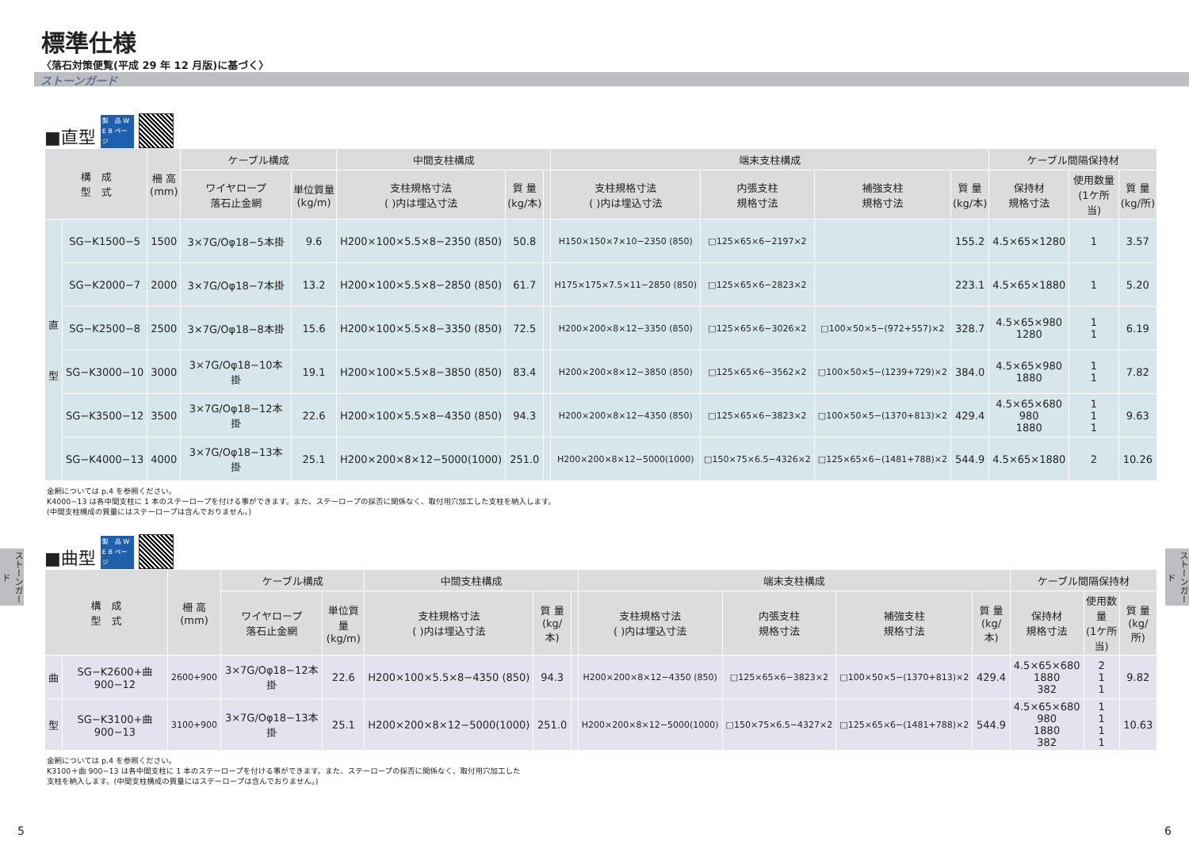標準仕様
〈落石対策便覧(平成 29 年 12 月版)に基づく〉
ストーンガード
■直型
製　品 W E B ページ
| 構 成 型 式 | | 柵 高 (mm) | ケーブル構成 | | 中間支柱構成 | | | 端末支柱構成 | | | | ケーブル間隔保持材 | | |
| --- | --- | --- | --- | --- | --- | --- | --- | --- | --- | --- | --- | --- | --- | --- |
| | | | ワイヤロープ 落石止金網 | 単位質量 (kg/m) | 支柱規格寸法 ( )内は埋込寸法 | 質 量 (kg/本) | | 支柱規格寸法 ( )内は埋込寸法 | 内張支柱 規格寸法 | 補強支柱 規格寸法 | 質 量 (kg/本) | 保持材 規格寸法 | 使用数量 (1ケ所当) | 質 量 (kg/所) |
| 直 型 | SG−K1500−5 | 1500 | 3×7G/Oφ18−5本掛 | 9.6 | H200×100×5.5×8−2350 (850) | 50.8 | | H150×150×7×10−2350 (850) | □125×65×6−2197×2 | | 155.2 | 4.5×65×1280 | 1 | 3.57 |
| | SG−K2000−7 | 2000 | 3×7G/Oφ18−7本掛 | 13.2 | H200×100×5.5×8−2850 (850) | 61.7 | | H175×175×7.5×11−2850 (850) | □125×65×6−2823×2 | | 223.1 | 4.5×65×1880 | 1 | 5.20 |
| | SG−K2500−8 | 2500 | 3×7G/Oφ18−8本掛 | 15.6 | H200×100×5.5×8−3350 (850) | 72.5 | | H200×200×8×12−3350 (850) | □125×65×6−3026×2 | □100×50×5−(972+557)×2 | 328.7 | 4.5×65×980 1280 | 1 1 | 6.19 |
| | SG−K3000−10 | 3000 | 3×7G/Oφ18−10本掛 | 19.1 | H200×100×5.5×8−3850 (850) | 83.4 | | H200×200×8×12−3850 (850) | □125×65×6−3562×2 | □100×50×5−(1239+729)×2 | 384.0 | 4.5×65×980 1880 | 1 1 | 7.82 |
| | SG−K3500−12 | 3500 | 3×7G/Oφ18−12本掛 | 22.6 | H200×100×5.5×8−4350 (850) | 94.3 | | H200×200×8×12−4350 (850) | □125×65×6−3823×2 | □100×50×5−(1370+813)×2 | 429.4 | 4.5×65×680 980 1880 | 1 1 1 | 9.63 |
| | SG−K4000−13 | 4000 | 3×7G/Oφ18−13本掛 | 25.1 | H200×200×8×12−5000(1000) | 251.0 | | H200×200×8×12−5000(1000) | □150×75×6.5−4326×2 | □125×65×6−(1481+788)×2 | 544.9 | 4.5×65×1880 | 2 | 10.26 |
金網については p.4 を参照ください。
K4000−13 は各中間支柱に 1 本のステーロープを付ける事ができます。また、ステーロープの採否に関係なく、取付用穴加工した支柱を納入します。
(中間支柱構成の質量にはステーロープは含んでおりません。)
■曲型
製　品 W E B ページ
| 構 成 型 式 | | 柵 高 (mm) | ケーブル構成 | | 中間支柱構成 | | | 端末支柱構成 | | | | ケーブル間隔保持材 | | |
| --- | --- | --- | --- | --- | --- | --- | --- | --- | --- | --- | --- | --- | --- | --- |
| | | | ワイヤロープ 落石止金網 | 単位質量 (kg/m) | 支柱規格寸法 ( )内は埋込寸法 | 質 量 (kg/本) | | 支柱規格寸法 ( )内は埋込寸法 | 内張支柱 規格寸法 | 補強支柱 規格寸法 | 質 量 (kg/本) | 保持材 規格寸法 | 使用数量 (1ケ所当) | 質 量 (kg/所) |
| 曲 | SG−K2600+曲900−12 | 2600+900 | 3×7G/Oφ18−12本掛 | 22.6 | H200×100×5.5×8−4350 (850) | 94.3 | | H200×200×8×12−4350 (850) | □125×65×6−3823×2 | □100×50×5−(1370+813)×2 | 429.4 | 4.5×65×680 1880 382 | 2 1 1 | 9.82 |
| 型 | SG−K3100+曲900−13 | 3100+900 | 3×7G/Oφ18−13本掛 | 25.1 | H200×200×8×12−5000(1000) | 251.0 | | H200×200×8×12−5000(1000) | □150×75×6.5−4327×2 | □125×65×6−(1481+788)×2 | 544.9 | 4.5×65×680 980 1880 382 | 1 1 1 1 | 10.63 |
金網については p.4 を参照ください。
K3100＋曲 900−13 は各中間支柱に 1 本のステーロープを付ける事ができます。また、ステーロープの採否に関係なく、取付用穴加工した
支柱を納入します。(中間支柱構成の質量にはステーロープは含んでおりません。)
ストーンガード
ストーンガード
5 6